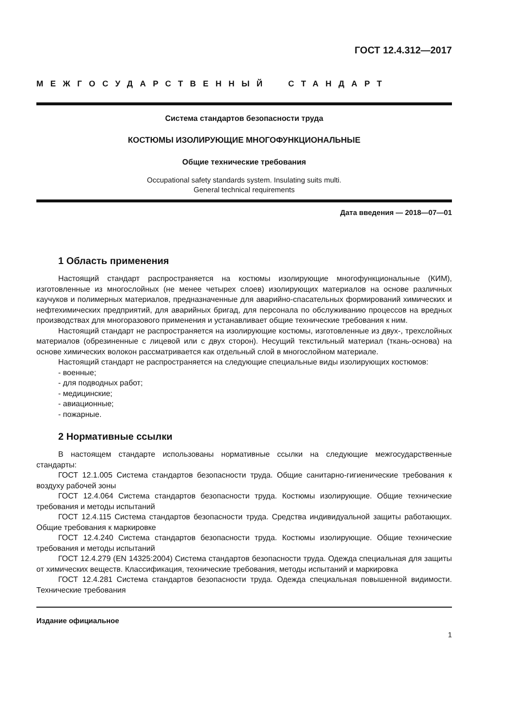ГОСТ 12.4.312—2017
МЕЖГОСУДАРСТВЕННЫЙ СТАНДАРТ
Система стандартов безопасности труда
КОСТЮМЫ ИЗОЛИРУЮЩИЕ МНОГОФУНКЦИОНАЛЬНЫЕ
Общие технические требования
Occupational safety standards system. Insulating suits multi.
General technical requirements
Дата введения — 2018—07—01
1 Область применения
Настоящий стандарт распространяется на костюмы изолирующие многофункциональные (КИМ), изготовленные из многослойных (не менее четырех слоев) изолирующих материалов на основе различных каучуков и полимерных материалов, предназначенные для аварийно-спасательных формирований химических и нефтехимических предприятий, для аварийных бригад, для персонала по обслуживанию процессов на вредных производствах для многоразового применения и устанавливает общие технические требования к ним.
Настоящий стандарт не распространяется на изолирующие костюмы, изготовленные из двух-, трехслойных материалов (обрезиненные с лицевой или с двух сторон). Несущий текстильный материал (ткань-основа) на основе химических волокон рассматривается как отдельный слой в многослойном материале.
Настоящий стандарт не распространяется на следующие специальные виды изолирующих костюмов:
- военные;
- для подводных работ;
- медицинские;
- авиационные;
- пожарные.
2 Нормативные ссылки
В настоящем стандарте использованы нормативные ссылки на следующие межгосударственные стандарты:
ГОСТ 12.1.005 Система стандартов безопасности труда. Общие санитарно-гигиенические требования к воздуху рабочей зоны
ГОСТ 12.4.064 Система стандартов безопасности труда. Костюмы изолирующие. Общие технические требования и методы испытаний
ГОСТ 12.4.115 Система стандартов безопасности труда. Средства индивидуальной защиты работающих. Общие требования к маркировке
ГОСТ 12.4.240 Система стандартов безопасности труда. Костюмы изолирующие. Общие технические требования и методы испытаний
ГОСТ 12.4.279 (EN 14325:2004) Система стандартов безопасности труда. Одежда специальная для защиты от химических веществ. Классификация, технические требования, методы испытаний и маркировка
ГОСТ 12.4.281 Система стандартов безопасности труда. Одежда специальная повышенной видимости. Технические требования
Издание официальное
1